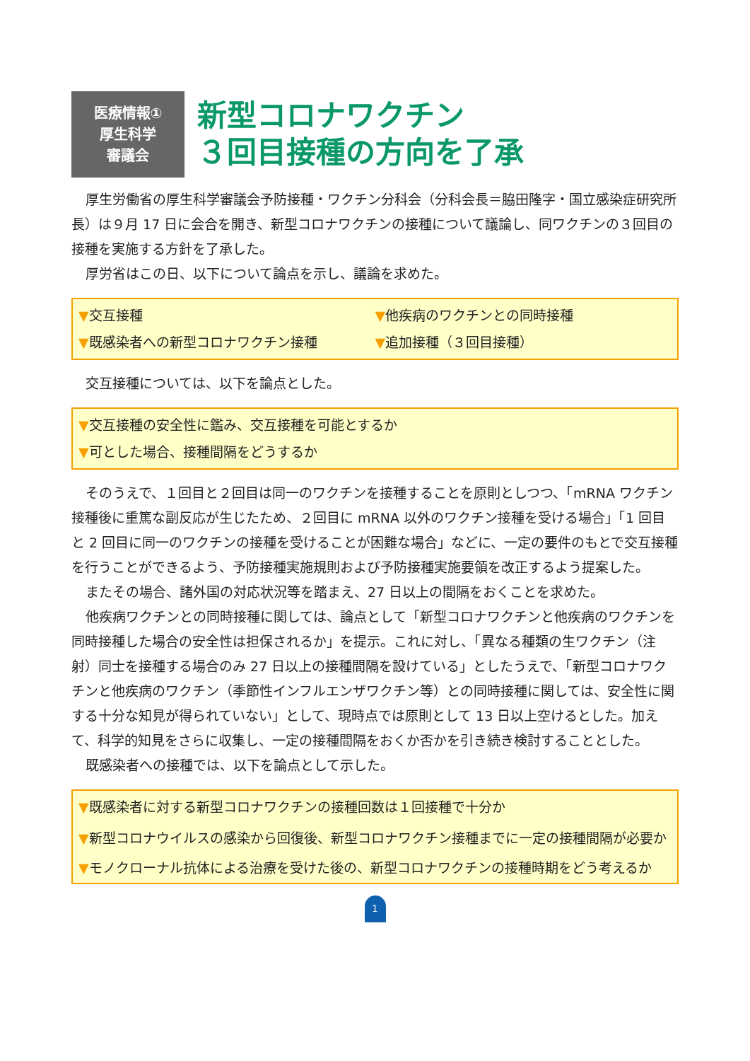医療情報①
厚生科学
審議会
新型コロナワクチン
３回目接種の方向を了承
厚生労働省の厚生科学審議会予防接種・ワクチン分科会（分科会長＝脇田隆字・国立感染症研究所長）は９月 17 日に会合を開き、新型コロナワクチンの接種について議論し、同ワクチンの３回目の接種を実施する方針を了承した。
厚労省はこの日、以下について論点を示し、議論を求めた。
▼交互接種
▼他疾病のワクチンとの同時接種
▼既感染者への新型コロナワクチン接種
▼追加接種（３回目接種）
交互接種については、以下を論点とした。
▼交互接種の安全性に鑑み、交互接種を可能とするか
▼可とした場合、接種間隔をどうするか
そのうえで、１回目と２回目は同一のワクチンを接種することを原則としつつ、「mRNA ワクチン接種後に重篤な副反応が生じたため、２回目に mRNA 以外のワクチン接種を受ける場合」「1 回目と 2 回目に同一のワクチンの接種を受けることが困難な場合」などに、一定の要件のもとで交互接種を行うことができるよう、予防接種実施規則および予防接種実施要領を改正するよう提案した。
またその場合、諸外国の対応状況等を踏まえ、27 日以上の間隔をおくことを求めた。
他疾病ワクチンとの同時接種に関しては、論点として「新型コロナワクチンと他疾病のワクチンを同時接種した場合の安全性は担保されるか」を提示。これに対し、「異なる種類の生ワクチン（注射）同士を接種する場合のみ 27 日以上の接種間隔を設けている」としたうえで、「新型コロナワクチンと他疾病のワクチン（季節性インフルエンザワクチン等）との同時接種に関しては、安全性に関する十分な知見が得られていない」として、現時点では原則として 13 日以上空けるとした。加えて、科学的知見をさらに収集し、一定の接種間隔をおくか否かを引き続き検討することとした。
既感染者への接種では、以下を論点として示した。
▼既感染者に対する新型コロナワクチンの接種回数は１回接種で十分か
▼新型コロナウイルスの感染から回復後、新型コロナワクチン接種までに一定の接種間隔が必要か
▼モノクローナル抗体による治療を受けた後の、新型コロナワクチンの接種時期をどう考えるか
1